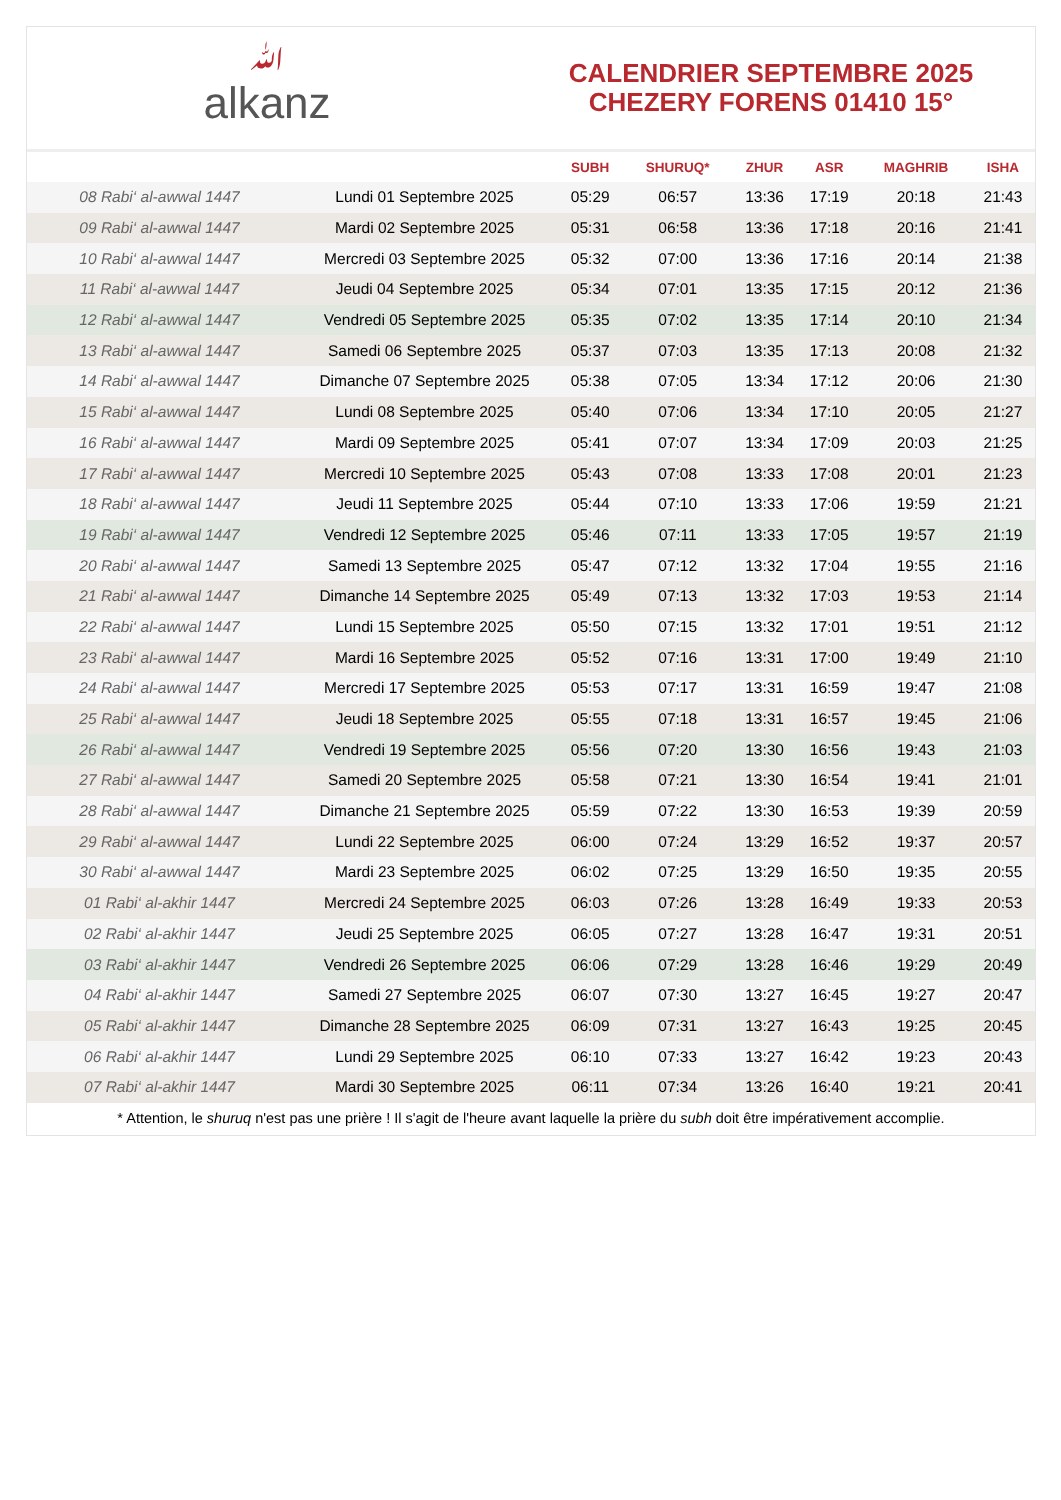ﷲalkanz
CALENDRIER SEPTEMBRE 2025
CHEZERY FORENS 01410 15°
| | | SUBH | SHURUQ* | ZHUR | ASR | MAGHRIB | ISHA |
| --- | --- | --- | --- | --- | --- | --- | --- |
| 08 Rabi‘ al-awwal 1447 | Lundi 01 Septembre 2025 | 05:29 | 06:57 | 13:36 | 17:19 | 20:18 | 21:43 |
| 09 Rabi‘ al-awwal 1447 | Mardi 02 Septembre 2025 | 05:31 | 06:58 | 13:36 | 17:18 | 20:16 | 21:41 |
| 10 Rabi‘ al-awwal 1447 | Mercredi 03 Septembre 2025 | 05:32 | 07:00 | 13:36 | 17:16 | 20:14 | 21:38 |
| 11 Rabi‘ al-awwal 1447 | Jeudi 04 Septembre 2025 | 05:34 | 07:01 | 13:35 | 17:15 | 20:12 | 21:36 |
| 12 Rabi‘ al-awwal 1447 | Vendredi 05 Septembre 2025 | 05:35 | 07:02 | 13:35 | 17:14 | 20:10 | 21:34 |
| 13 Rabi‘ al-awwal 1447 | Samedi 06 Septembre 2025 | 05:37 | 07:03 | 13:35 | 17:13 | 20:08 | 21:32 |
| 14 Rabi‘ al-awwal 1447 | Dimanche 07 Septembre 2025 | 05:38 | 07:05 | 13:34 | 17:12 | 20:06 | 21:30 |
| 15 Rabi‘ al-awwal 1447 | Lundi 08 Septembre 2025 | 05:40 | 07:06 | 13:34 | 17:10 | 20:05 | 21:27 |
| 16 Rabi‘ al-awwal 1447 | Mardi 09 Septembre 2025 | 05:41 | 07:07 | 13:34 | 17:09 | 20:03 | 21:25 |
| 17 Rabi‘ al-awwal 1447 | Mercredi 10 Septembre 2025 | 05:43 | 07:08 | 13:33 | 17:08 | 20:01 | 21:23 |
| 18 Rabi‘ al-awwal 1447 | Jeudi 11 Septembre 2025 | 05:44 | 07:10 | 13:33 | 17:06 | 19:59 | 21:21 |
| 19 Rabi‘ al-awwal 1447 | Vendredi 12 Septembre 2025 | 05:46 | 07:11 | 13:33 | 17:05 | 19:57 | 21:19 |
| 20 Rabi‘ al-awwal 1447 | Samedi 13 Septembre 2025 | 05:47 | 07:12 | 13:32 | 17:04 | 19:55 | 21:16 |
| 21 Rabi‘ al-awwal 1447 | Dimanche 14 Septembre 2025 | 05:49 | 07:13 | 13:32 | 17:03 | 19:53 | 21:14 |
| 22 Rabi‘ al-awwal 1447 | Lundi 15 Septembre 2025 | 05:50 | 07:15 | 13:32 | 17:01 | 19:51 | 21:12 |
| 23 Rabi‘ al-awwal 1447 | Mardi 16 Septembre 2025 | 05:52 | 07:16 | 13:31 | 17:00 | 19:49 | 21:10 |
| 24 Rabi‘ al-awwal 1447 | Mercredi 17 Septembre 2025 | 05:53 | 07:17 | 13:31 | 16:59 | 19:47 | 21:08 |
| 25 Rabi‘ al-awwal 1447 | Jeudi 18 Septembre 2025 | 05:55 | 07:18 | 13:31 | 16:57 | 19:45 | 21:06 |
| 26 Rabi‘ al-awwal 1447 | Vendredi 19 Septembre 2025 | 05:56 | 07:20 | 13:30 | 16:56 | 19:43 | 21:03 |
| 27 Rabi‘ al-awwal 1447 | Samedi 20 Septembre 2025 | 05:58 | 07:21 | 13:30 | 16:54 | 19:41 | 21:01 |
| 28 Rabi‘ al-awwal 1447 | Dimanche 21 Septembre 2025 | 05:59 | 07:22 | 13:30 | 16:53 | 19:39 | 20:59 |
| 29 Rabi‘ al-awwal 1447 | Lundi 22 Septembre 2025 | 06:00 | 07:24 | 13:29 | 16:52 | 19:37 | 20:57 |
| 30 Rabi‘ al-awwal 1447 | Mardi 23 Septembre 2025 | 06:02 | 07:25 | 13:29 | 16:50 | 19:35 | 20:55 |
| 01 Rabi‘ al-akhir 1447 | Mercredi 24 Septembre 2025 | 06:03 | 07:26 | 13:28 | 16:49 | 19:33 | 20:53 |
| 02 Rabi‘ al-akhir 1447 | Jeudi 25 Septembre 2025 | 06:05 | 07:27 | 13:28 | 16:47 | 19:31 | 20:51 |
| 03 Rabi‘ al-akhir 1447 | Vendredi 26 Septembre 2025 | 06:06 | 07:29 | 13:28 | 16:46 | 19:29 | 20:49 |
| 04 Rabi‘ al-akhir 1447 | Samedi 27 Septembre 2025 | 06:07 | 07:30 | 13:27 | 16:45 | 19:27 | 20:47 |
| 05 Rabi‘ al-akhir 1447 | Dimanche 28 Septembre 2025 | 06:09 | 07:31 | 13:27 | 16:43 | 19:25 | 20:45 |
| 06 Rabi‘ al-akhir 1447 | Lundi 29 Septembre 2025 | 06:10 | 07:33 | 13:27 | 16:42 | 19:23 | 20:43 |
| 07 Rabi‘ al-akhir 1447 | Mardi 30 Septembre 2025 | 06:11 | 07:34 | 13:26 | 16:40 | 19:21 | 20:41 |
* Attention, le shuruq n'est pas une prière ! Il s'agit de l'heure avant laquelle la prière du subh doit être impérativement accomplie.